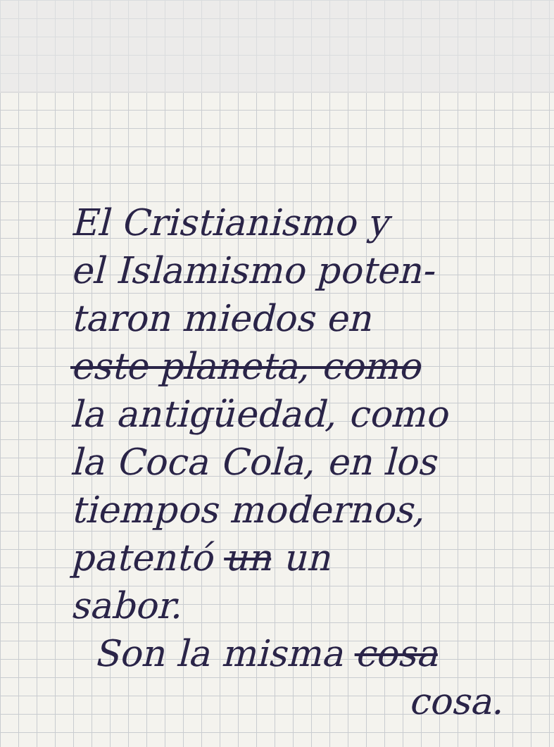El Cristianismo y
el Islamismo poten-
taron miedos en
este planeta, como
la antigüedad, como
la Coca Cola, en los
tiempos modernos,
patentó un un
sabor.
Son la misma cosa
cosa.